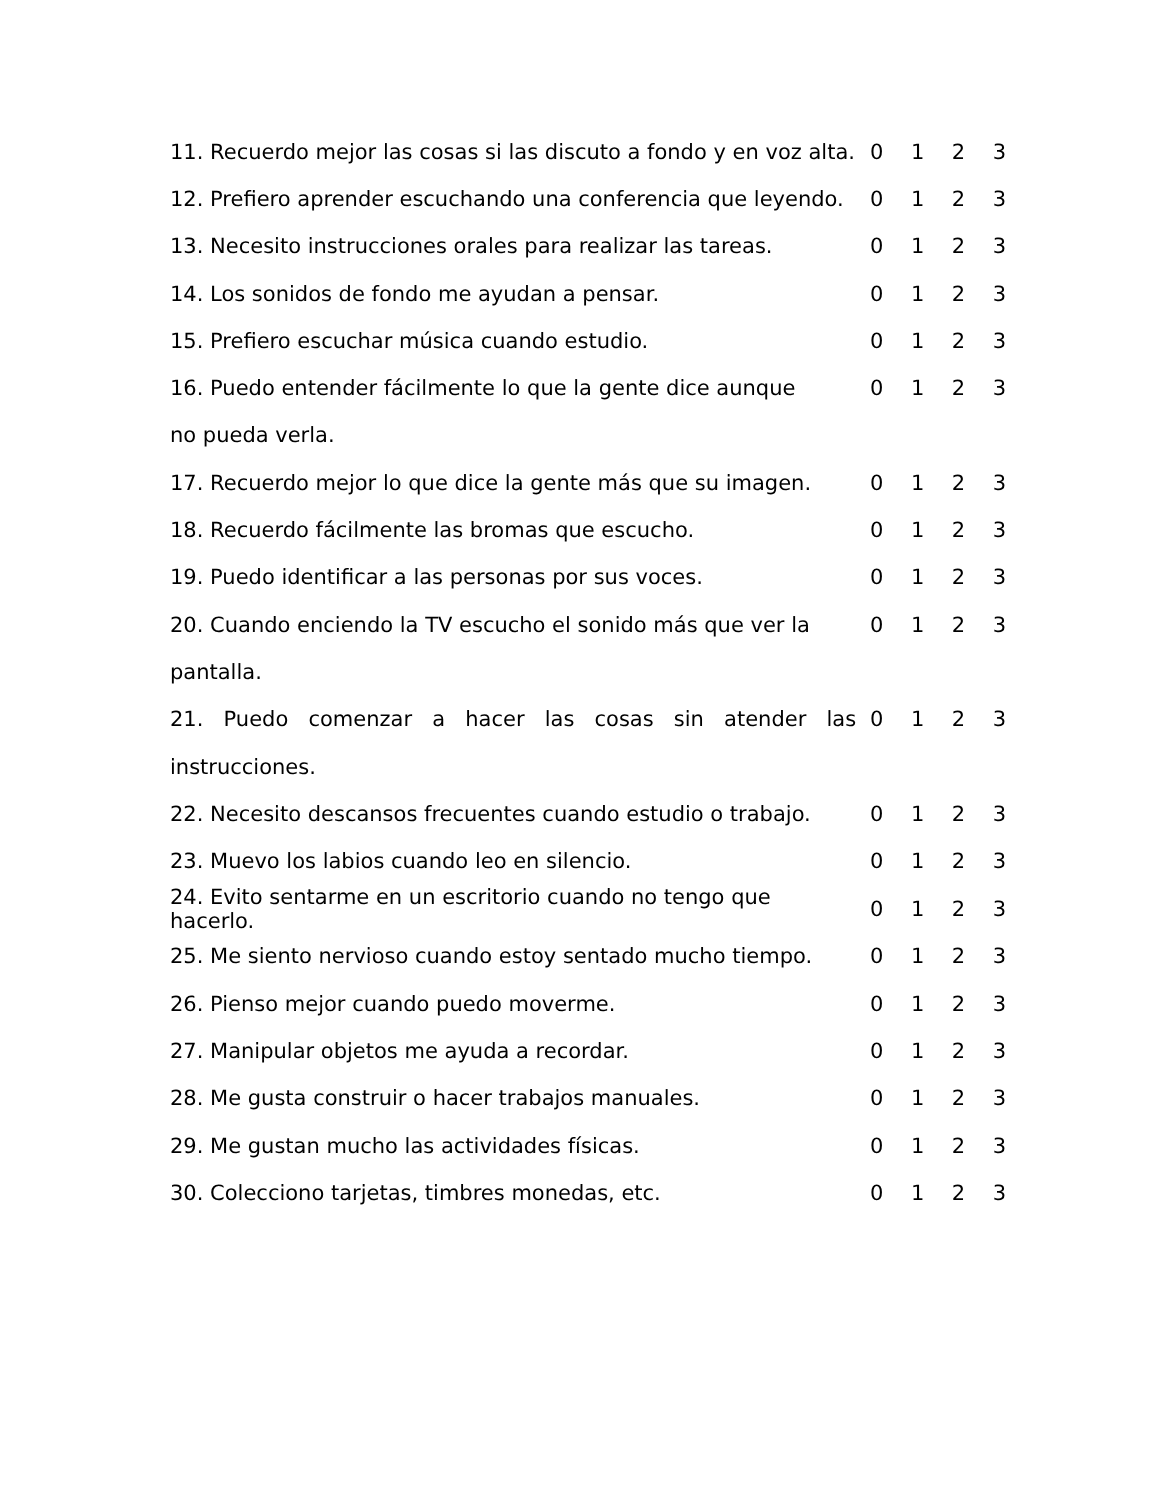| 11. Recuerdo mejor las cosas si las discuto a fondo y en voz alta. | 0 | 1 | 2 | 3 |
| 12. Prefiero aprender escuchando una conferencia que leyendo. | 0 | 1 | 2 | 3 |
| 13. Necesito instrucciones orales para realizar las tareas. | 0 | 1 | 2 | 3 |
| 14. Los sonidos de fondo me ayudan a pensar. | 0 | 1 | 2 | 3 |
| 15. Prefiero escuchar música cuando estudio. | 0 | 1 | 2 | 3 |
| 16. Puedo entender fácilmente lo que la gente dice aunque | 0 | 1 | 2 | 3 |
| no pueda verla. | | | | |
| 17. Recuerdo mejor lo que dice la gente más que su imagen. | 0 | 1 | 2 | 3 |
| 18. Recuerdo fácilmente las bromas que escucho. | 0 | 1 | 2 | 3 |
| 19. Puedo identificar a las personas por sus voces. | 0 | 1 | 2 | 3 |
| 20. Cuando enciendo la TV escucho el sonido más que ver la | 0 | 1 | 2 | 3 |
| pantalla. | | | | |
| 21. Puedo comenzar a hacer las cosas sin atender las | 0 | 1 | 2 | 3 |
| instrucciones. | | | | |
| 22. Necesito descansos frecuentes cuando estudio o trabajo. | 0 | 1 | 2 | 3 |
| 23. Muevo los labios cuando leo en silencio. | 0 | 1 | 2 | 3 |
| 24. Evito sentarme en un escritorio cuando no tengo que hacerlo. | 0 | 1 | 2 | 3 |
| 25. Me siento nervioso cuando estoy sentado mucho tiempo. | 0 | 1 | 2 | 3 |
| 26. Pienso mejor cuando puedo moverme. | 0 | 1 | 2 | 3 |
| 27. Manipular objetos me ayuda a recordar. | 0 | 1 | 2 | 3 |
| 28. Me gusta construir o hacer trabajos manuales. | 0 | 1 | 2 | 3 |
| 29. Me gustan mucho las actividades físicas. | 0 | 1 | 2 | 3 |
| 30. Colecciono tarjetas, timbres monedas, etc. | 0 | 1 | 2 | 3 |